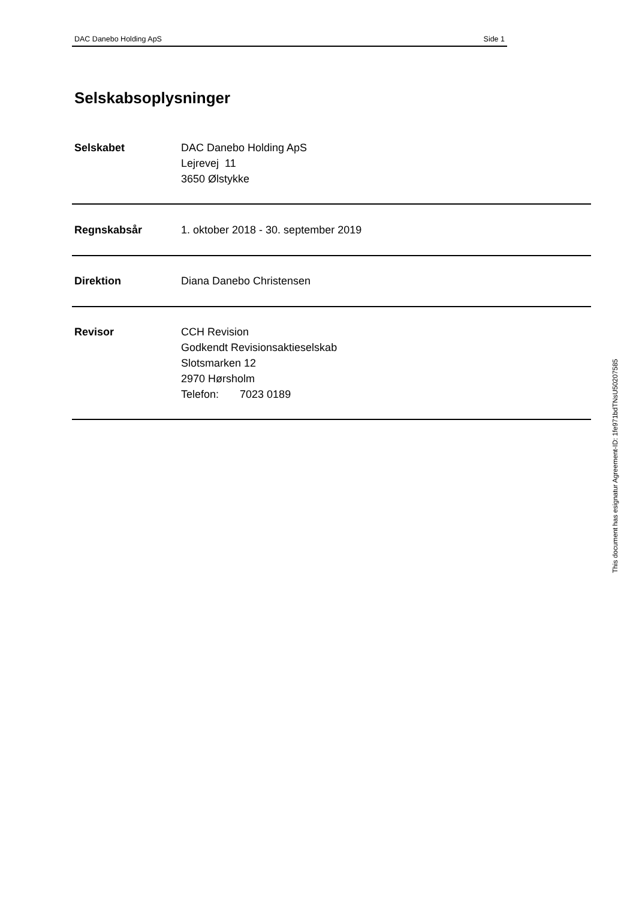DAC Danebo Holding ApS Side 1
Selskabsoplysninger
Selskabet DAC Danebo Holding ApS
Lejrevej 11
3650 Ølstykke
Regnskabsår 1. oktober 2018 - 30. september 2019
Direktion Diana Danebo Christensen
Revisor CCH Revision
Godkendt Revisionsaktieselskab
Slotsmarken 12
2970 Hørsholm
Telefon: 7023 0189
This document has esignatur Agreement-ID: 1fe971bdTNsU50207585